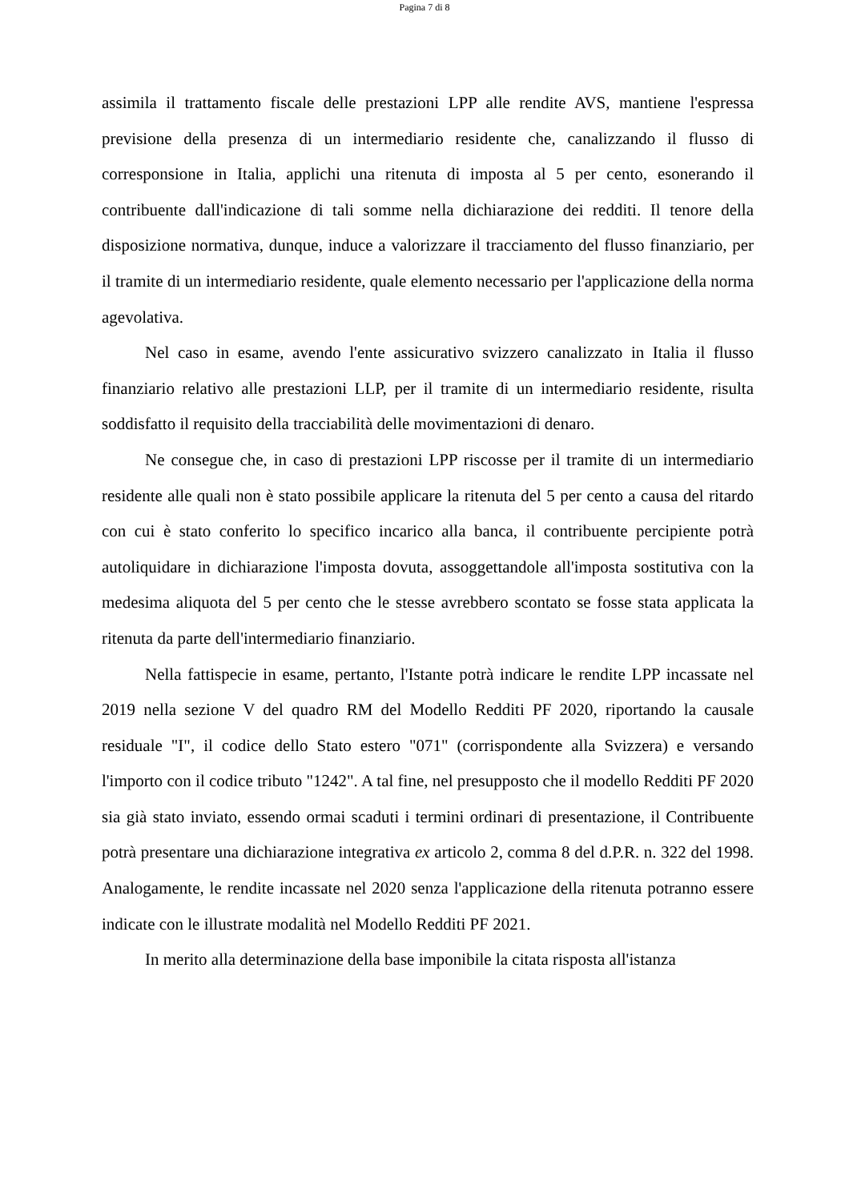Pagina 7 di 8
assimila il trattamento fiscale delle prestazioni LPP alle rendite AVS, mantiene l'espressa previsione della presenza di un intermediario residente che, canalizzando il flusso di corresponsione in Italia, applichi una ritenuta di imposta al 5 per cento, esonerando il contribuente dall'indicazione di tali somme nella dichiarazione dei redditi. Il tenore della disposizione normativa, dunque, induce a valorizzare il tracciamento del flusso finanziario, per il tramite di un intermediario residente, quale elemento necessario per l'applicazione della norma agevolativa.
Nel caso in esame, avendo l'ente assicurativo svizzero canalizzato in Italia il flusso finanziario relativo alle prestazioni LLP, per il tramite di un intermediario residente, risulta soddisfatto il requisito della tracciabilità delle movimentazioni di denaro.
Ne consegue che, in caso di prestazioni LPP riscosse per il tramite di un intermediario residente alle quali non è stato possibile applicare la ritenuta del 5 per cento a causa del ritardo con cui è stato conferito lo specifico incarico alla banca, il contribuente percipiente potrà autoliquidare in dichiarazione l'imposta dovuta, assoggettandole all'imposta sostitutiva con la medesima aliquota del 5 per cento che le stesse avrebbero scontato se fosse stata applicata la ritenuta da parte dell'intermediario finanziario.
Nella fattispecie in esame, pertanto, l'Istante potrà indicare le rendite LPP incassate nel 2019 nella sezione V del quadro RM del Modello Redditi PF 2020, riportando la causale residuale "I", il codice dello Stato estero "071" (corrispondente alla Svizzera) e versando l'importo con il codice tributo "1242". A tal fine, nel presupposto che il modello Redditi PF 2020 sia già stato inviato, essendo ormai scaduti i termini ordinari di presentazione, il Contribuente potrà presentare una dichiarazione integrativa ex articolo 2, comma 8 del d.P.R. n. 322 del 1998. Analogamente, le rendite incassate nel 2020 senza l'applicazione della ritenuta potranno essere indicate con le illustrate modalità nel Modello Redditi PF 2021.
In merito alla determinazione della base imponibile la citata risposta all'istanza